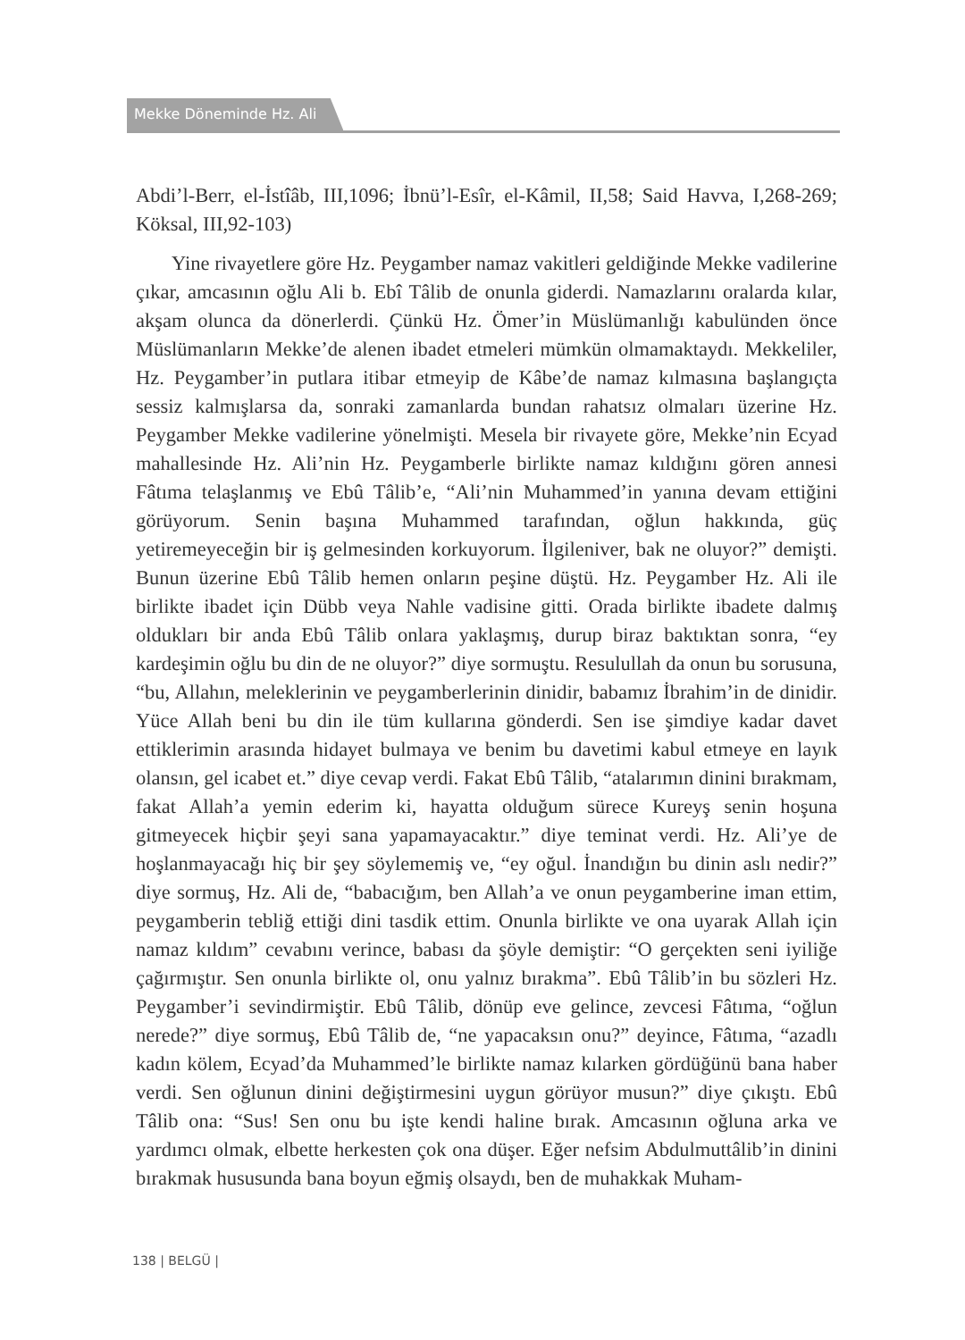Mekke Döneminde Hz. Ali
Abdi’l-Berr, el-İstîâb, III,1096; İbnü’l-Esîr, el-Kâmil, II,58; Said Havva, I,268-269; Köksal, III,92-103)
Yine rivayetlere göre Hz. Peygamber namaz vakitleri geldiğinde Mekke vadilerine çıkar, amcasının oğlu Ali b. Ebî Tâlib de onunla giderdi. Namazlarını oralarda kılar, akşam olunca da dönerlerdi. Çünkü Hz. Ömer’in Müslümanlığı kabulünden önce Müslümanların Mekke’de alenen ibadet etmeleri mümkün olmamaktaydı. Mekkeliler, Hz. Peygamber’in putlara itibar etmeyip de Kâbe’de namaz kılmasına başlangıçta sessiz kalmışlarsa da, sonraki zamanlarda bundan rahatsız olmaları üzerine Hz. Peygamber Mekke vadilerine yönelmişti. Mesela bir rivayete göre, Mekke’nin Ecyad mahallesinde Hz. Ali’nin Hz. Peygamberle birlikte namaz kıldığını gören annesi Fâtıma telaşlanmış ve Ebû Tâlib’e, “Ali’nin Muhammed’in yanına devam ettiğini görüyorum. Senin başına Muhammed tarafından, oğlun hakkında, güç yetiremeyeceğin bir iş gelmesinden korkuyorum. İlgileniver, bak ne oluyor?” demişti. Bunun üzerine Ebû Tâlib hemen onların peşine düştü. Hz. Peygamber Hz. Ali ile birlikte ibadet için Dübb veya Nahle vadisine gitti. Orada birlikte ibadete dalmış oldukları bir anda Ebû Tâlib onlara yaklaşmış, durup biraz baktıktan sonra, “ey kardeşimin oğlu bu din de ne oluyor?” diye sormuştu. Resulullah da onun bu sorusuna, “bu, Allahın, meleklerinin ve peygamberlerinin dinidir, babamız İbrahim’in de dinidir. Yüce Allah beni bu din ile tüm kullarına gönderdi. Sen ise şimdiye kadar davet ettiklerimin arasında hidayet bulmaya ve benim bu davetimi kabul etmeye en layık olansın, gel icabet et.” diye cevap verdi. Fakat Ebû Tâlib, “atalarımın dinini bırakmam, fakat Allah’a yemin ederim ki, hayatta olduğum sürece Kureyş senin hoşuna gitmeyecek hiçbir şeyi sana yapamayacaktır.” diye teminat verdi. Hz. Ali’ye de hoşlanmayacağı hiç bir şey söylememiş ve, “ey oğul. İnandığın bu dinin aslı nedir?” diye sormuş, Hz. Ali de, “babacığım, ben Allah’a ve onun peygamberine iman ettim, peygamberin tebliğ ettiği dini tasdik ettim. Onunla birlikte ve ona uyarak Allah için namaz kıldım” cevabını verince, babası da şöyle demiştir: “O gerçekten seni iyiliğe çağırmıştır. Sen onunla birlikte ol, onu yalnız bırakma”. Ebû Tâlib’in bu sözleri Hz. Peygamber’i sevindirmiştir. Ebû Tâlib, dönüp eve gelince, zevcesi Fâtıma, “oğlun nerede?” diye sormuş, Ebû Tâlib de, “ne yapacaksın onu?” deyince, Fâtıma, “azadlı kadın kölem, Ecyad’da Muhammed’le birlikte namaz kılarken gördüğünü bana haber verdi. Sen oğlunun dinini değiştirmesini uygun görüyor musun?” diye çıkıştı. Ebû Tâlib ona: “Sus! Sen onu bu işte kendi haline bırak. Amcasının oğluna arka ve yardımcı olmak, elbette herkesten çok ona düşer. Eğer nefsim Abdulmuttâlib’in dinini bırakmak hususunda bana boyun eğmiş olsaydı, ben de muhakkak Muham-
138 | BELGÜ |